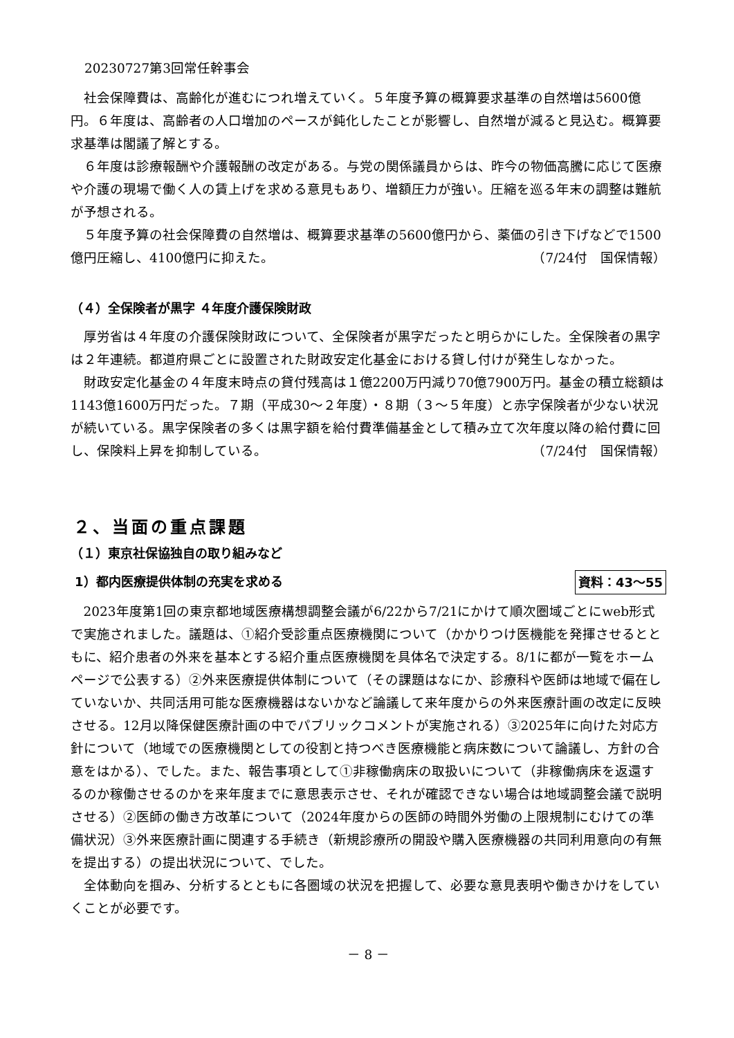20230727第3回常任幹事会
社会保障費は、高齢化が進むにつれ増えていく。５年度予算の概算要求基準の自然増は5600億円。６年度は、高齢者の人口増加のペースが鈍化したことが影響し、自然増が減ると見込む。概算要求基準は閣議了解とする。
６年度は診療報酬や介護報酬の改定がある。与党の関係議員からは、昨今の物価高騰に応じて医療や介護の現場で働く人の賃上げを求める意見もあり、増額圧力が強い。圧縮を巡る年末の調整は難航が予想される。
５年度予算の社会保障費の自然増は、概算要求基準の5600億円から、薬価の引き下げなどで1500億円圧縮し、4100億円に抑えた。 （7/24付　国保情報）
（４）全保険者が黒字 ４年度介護保険財政
厚労省は４年度の介護保険財政について、全保険者が黒字だったと明らかにした。全保険者の黒字は２年連続。都道府県ごとに設置された財政安定化基金における貸し付けが発生しなかった。
財政安定化基金の４年度末時点の貸付残高は１億2200万円減り70億7900万円。基金の積立総額は1143億1600万円だった。７期（平成30～２年度）・８期（３～５年度）と赤字保険者が少ない状況が続いている。黒字保険者の多くは黒字額を給付費準備基金として積み立て次年度以降の給付費に回し、保険料上昇を抑制している。 （7/24付　国保情報）
２、当面の重点課題
（１）東京社保協独自の取り組みなど
1）都内医療提供体制の充実を求める 資料：43～55
2023年度第1回の東京都地域医療構想調整会議が6/22から7/21にかけて順次圏域ごとにweb形式で実施されました。議題は、①紹介受診重点医療機関について（かかりつけ医機能を発揮させるとともに、紹介患者の外来を基本とする紹介重点医療機関を具体名で決定する。8/1に都が一覧をホームページで公表する）②外来医療提供体制について（その課題はなにか、診療科や医師は地域で偏在していないか、共同活用可能な医療機器はないかなど論議して来年度からの外来医療計画の改定に反映させる。12月以降保健医療計画の中でパブリックコメントが実施される）③2025年に向けた対応方針について（地域での医療機関としての役割と持つべき医療機能と病床数について論議し、方針の合意をはかる）、でした。また、報告事項として①非稼働病床の取扱いについて（非稼働病床を返還するのか稼働させるのかを来年度までに意思表示させ、それが確認できない場合は地域調整会議で説明させる）②医師の働き方改革について（2024年度からの医師の時間外労働の上限規制にむけての準備状況）③外来医療計画に関連する手続き（新規診療所の開設や購入医療機器の共同利用意向の有無を提出する）の提出状況について、でした。
全体動向を掴み、分析するとともに各圏域の状況を把握して、必要な意見表明や働きかけをしていくことが必要です。
－ 8 －